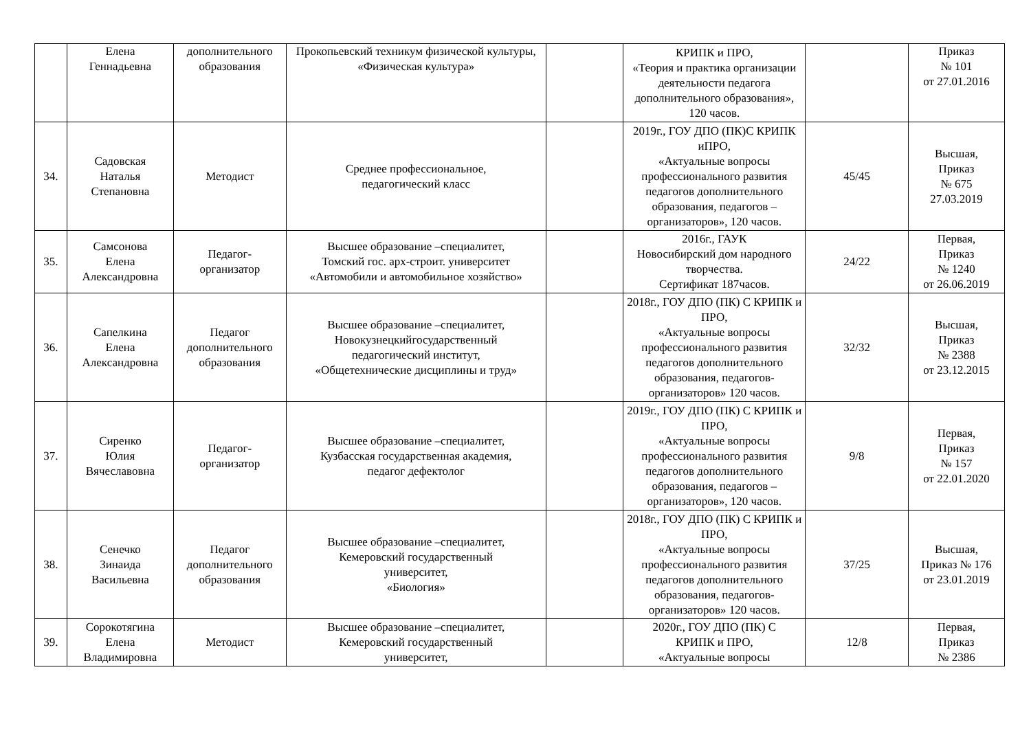| | Елена Геннадьевна | дополнительного образования | Прокопьевский техникум физической культуры, «Физическая культура» | | КРИПК и ПРО, «Теория и практика организации деятельности педагога дополнительного образования», 120 часов. | | Приказ № 101 от 27.01.2016 |
| 34. | Садовская Наталья Степановна | Методист | Среднее профессиональное, педагогический класс | | 2019г., ГОУ ДПО (ПК)С КРИПК иПРО, «Актуальные вопросы профессионального развития педагогов дополнительного образования, педагогов – организаторов», 120 часов. | 45/45 | Высшая, Приказ № 675 27.03.2019 |
| 35. | Самсонова Елена Александровна | Педагог- организатор | Высшее образование –специалитет, Томский гос. арх-строит. университет «Автомобили и автомобильное хозяйство» | | 2016г., ГАУК Новосибирский дом народного творчества. Сертификат 187часов. | 24/22 | Первая, Приказ № 1240 от 26.06.2019 |
| 36. | Сапелкина Елена Александровна | Педагог дополнительного образования | Высшее образование –специалитет, Новокузнецкийгосударственный педагогический институт, «Общетехнические дисциплины и труд» | | 2018г., ГОУ ДПО (ПК) С КРИПК и ПРО, «Актуальные вопросы профессионального развития педагогов дополнительного образования, педагогов-организаторов» 120 часов. | 32/32 | Высшая, Приказ № 2388 от 23.12.2015 |
| 37. | Сиренко Юлия Вячеславовна | Педагог- организатор | Высшее образование –специалитет, Кузбасская государственная академия, педагог дефектолог | | 2019г., ГОУ ДПО (ПК) С КРИПК и ПРО, «Актуальные вопросы профессионального развития педагогов дополнительного образования, педагогов – организаторов», 120 часов. | 9/8 | Первая, Приказ № 157 от 22.01.2020 |
| 38. | Сенечко Зинаида Васильевна | Педагог дополнительного образования | Высшее образование –специалитет, Кемеровский государственный университет, «Биология» | | 2018г., ГОУ ДПО (ПК) С КРИПК и ПРО, «Актуальные вопросы профессионального развития педагогов дополнительного образования, педагогов-организаторов» 120 часов. | 37/25 | Высшая, Приказ № 176 от 23.01.2019 |
| 39. | Сорокотягина Елена Владимировна | Методист | Высшее образование –специалитет, Кемеровский государственный университет, | | 2020г., ГОУ ДПО (ПК) С КРИПК и ПРО, «Актуальные вопросы | 12/8 | Первая, Приказ № 2386 |